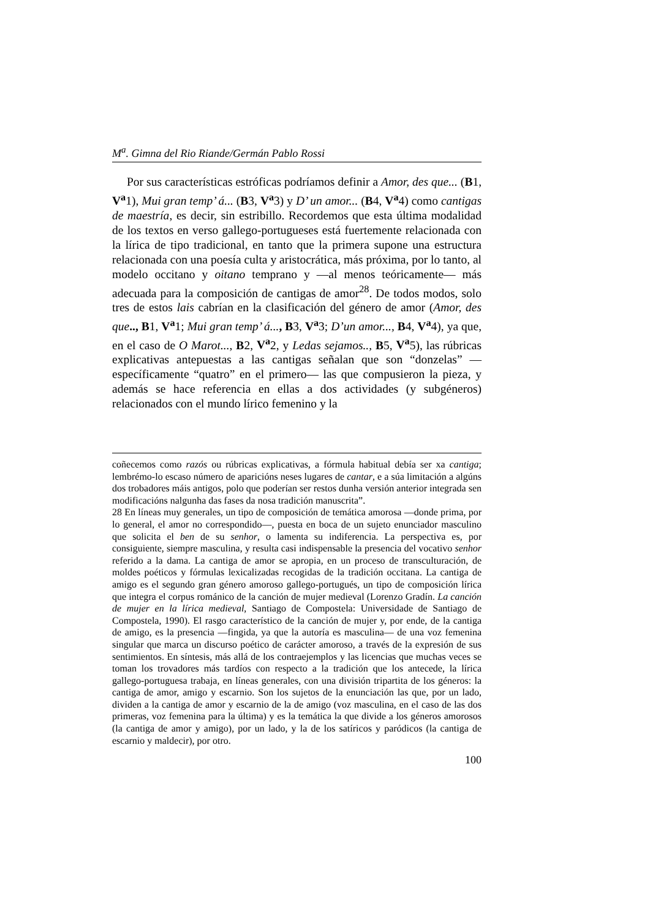M<sup>a</sup>. Gimna del Rio Riande/Germán Pablo Rossi
Por sus características estróficas podríamos definir a Amor, des que... (B1, V<sup>a</sup>1), Mui gran temp’ á... (B3, V<sup>a</sup>3) y D’ un amor... (B4, V<sup>a</sup>4) como cantigas de maestría, es decir, sin estribillo. Recordemos que esta última modalidad de los textos en verso gallego-portugueses está fuertemente relacionada con la lírica de tipo tradicional, en tanto que la primera supone una estructura relacionada con una poesía culta y aristocrática, más próxima, por lo tanto, al modelo occitano y oitano temprano y ―al menos teóricamente― más adecuada para la composición de cantigas de amor<sup>28</sup>. De todos modos, solo tres de estos lais cabrían en la clasificación del género de amor (Amor, des que.., B1, V<sup>a</sup>1; Mui gran temp’ á..., B3, V<sup>a</sup>3; D’un amor..., B4, V<sup>a</sup>4), ya que, en el caso de O Marot..., B2, V<sup>a</sup>2, y Ledas sejamos.., B5, V<sup>a</sup>5), las rúbricas explicativas antepuestas a las cantigas señalan que son “donzelas” ― específicamente “quatro” en el primero― las que compusieron la pieza, y además se hace referencia en ellas a dos actividades (y subgéneros) relacionados con el mundo lírico femenino y la
coñecemos como razós ou rúbricas explicativas, a fórmula habitual debía ser xa cantiga; lembrémo-lo escaso número de aparicións neses lugares de cantar, e a súa limitación a algúns dos trobadores máis antigos, polo que poderían ser restos dunha versión anterior integrada sen modificacións nalgunha das fases da nosa tradición manuscrita”.
28 En líneas muy generales, un tipo de composición de temática amorosa ―donde prima, por lo general, el amor no correspondido―, puesta en boca de un sujeto enunciador masculino que solicita el ben de su senhor, o lamenta su indiferencia. La perspectiva es, por consiguiente, siempre masculina, y resulta casi indispensable la presencia del vocativo senhor referido a la dama. La cantiga de amor se apropia, en un proceso de transculturación, de moldes poéticos y fórmulas lexicalizadas recogidas de la tradición occitana. La cantiga de amigo es el segundo gran género amoroso gallego-portugués, un tipo de composición lírica que integra el corpus románico de la canción de mujer medieval (Lorenzo Gradín. La canción de mujer en la lírica medieval, Santiago de Compostela: Universidade de Santiago de Compostela, 1990). El rasgo característico de la canción de mujer y, por ende, de la cantiga de amigo, es la presencia ―fingida, ya que la autoría es masculina― de una voz femenina singular que marca un discurso poético de carácter amoroso, a través de la expresión de sus sentimientos. En síntesis, más allá de los contraejemplos y las licencias que muchas veces se toman los trovadores más tardíos con respecto a la tradición que los antecede, la lírica gallego-portuguesa trabaja, en líneas generales, con una división tripartita de los géneros: la cantiga de amor, amigo y escarnio. Son los sujetos de la enunciación las que, por un lado, dividen a la cantiga de amor y escarnio de la de amigo (voz masculina, en el caso de las dos primeras, voz femenina para la última) y es la temática la que divide a los géneros amorosos (la cantiga de amor y amigo), por un lado, y la de los satíricos y paródicos (la cantiga de escarnio y maldecir), por otro.
100